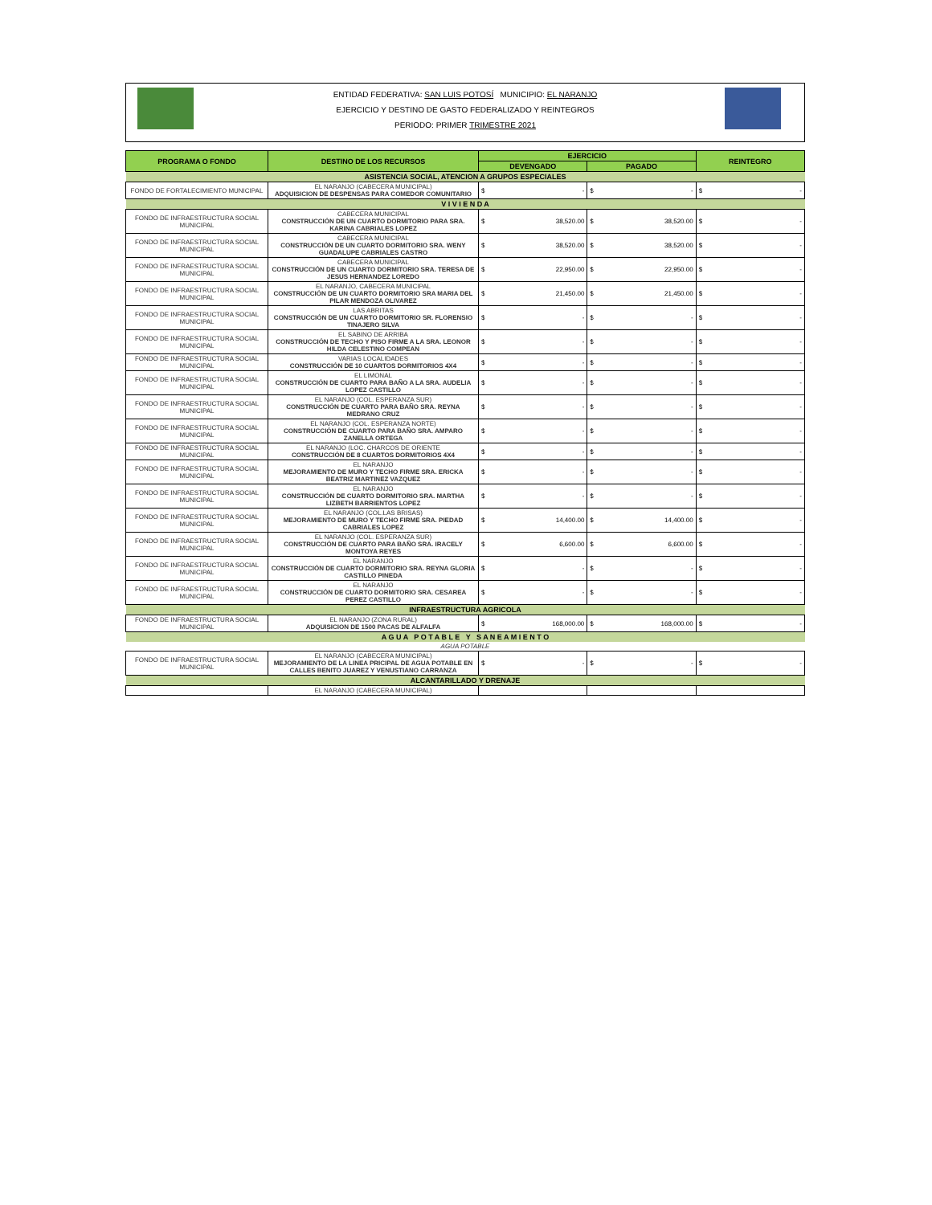ENTIDAD FEDERATIVA: SAN LUIS POTOSÍ MUNICIPIO: EL NARANJO
EJERCICIO Y DESTINO DE GASTO FEDERALIZADO Y REINTEGROS
PERIODO: PRIMER TRIMESTRE 2021
| PROGRAMA O FONDO | DESTINO DE LOS RECURSOS | EJERCICIO | | REINTEGRO |
| --- | --- | --- | --- | --- |
| | | DEVENGADO | PAGADO | |
| ASISTENCIA SOCIAL, ATENCION A GRUPOS ESPECIALES | | | | |
| FONDO DE FORTALECIMIENTO MUNICIPAL | EL NARANJO (CABECERA MUNICIPAL) ADQUISICION DE DESPENSAS PARA COMEDOR COMUNITARIO | $ - | $ - | $ - |
| V I V I E N D A | | | | |
| FONDO DE INFRAESTRUCTURA SOCIAL MUNICIPAL | CABECERA MUNICIPAL CONSTRUCCIÓN DE UN CUARTO DORMITORIO PARA SRA. KARINA CABRIALES LOPEZ | $ 38,520.00 | $ 38,520.00 | $ - |
| FONDO DE INFRAESTRUCTURA SOCIAL MUNICIPAL | CABECERA MUNICIPAL CONSTRUCCIÓN DE UN CUARTO DORMITORIO SRA. WENY GUADALUPE CABRIALES CASTRO | $ 38,520.00 | $ 38,520.00 | $ - |
| FONDO DE INFRAESTRUCTURA SOCIAL MUNICIPAL | CABECERA MUNICIPAL CONSTRUCCIÓN DE UN CUARTO DORMITORIO SRA. TERESA DE JESUS HERNANDEZ LOREDO | $ 22,950.00 | $ 22,950.00 | $ - |
| FONDO DE INFRAESTRUCTURA SOCIAL MUNICIPAL | EL NARANJO, CABECERA MUNICIPAL CONSTRUCCIÓN DE UN CUARTO DORMITORIO SRA MARIA DEL PILAR MENDOZA OLIVAREZ | $ 21,450.00 | $ 21,450.00 | $ - |
| FONDO DE INFRAESTRUCTURA SOCIAL MUNICIPAL | LAS ABRITAS CONSTRUCCIÓN DE UN CUARTO DORMITORIO SR. FLORENSIO TINAJERO SILVA | $ - | $ - | $ - |
| FONDO DE INFRAESTRUCTURA SOCIAL MUNICIPAL | EL SABINO DE ARRIBA CONSTRUCCIÓN DE TECHO Y PISO FIRME A LA SRA. LEONOR HILDA CELESTINO COMPEAN | $ - | $ - | $ - |
| FONDO DE INFRAESTRUCTURA SOCIAL MUNICIPAL | VARIAS LOCALIDADES CONSTRUCCIÓN DE 10 CUARTOS DORMITORIOS 4X4 | $ - | $ - | $ - |
| FONDO DE INFRAESTRUCTURA SOCIAL MUNICIPAL | EL LIMONAL CONSTRUCCIÓN DE CUARTO PARA BAÑO A LA SRA. AUDELIA LOPEZ CASTILLO | $ - | $ - | $ - |
| FONDO DE INFRAESTRUCTURA SOCIAL MUNICIPAL | EL NARANJO (COL. ESPERANZA SUR) CONSTRUCCIÓN DE CUARTO PARA BAÑO SRA. REYNA MEDRANO CRUZ | $ - | $ - | $ - |
| FONDO DE INFRAESTRUCTURA SOCIAL MUNICIPAL | EL NARANJO (COL. ESPERANZA NORTE) CONSTRUCCIÓN DE CUARTO PARA BAÑO SRA. AMPARO ZANELLA ORTEGA | $ - | $ - | $ - |
| FONDO DE INFRAESTRUCTURA SOCIAL MUNICIPAL | EL NARANJO (LOC. CHARCOS DE ORIENTE CONSTRUCCIÓN DE 8 CUARTOS DORMITORIOS 4X4 | $ - | $ - | $ - |
| FONDO DE INFRAESTRUCTURA SOCIAL MUNICIPAL | EL NARANJO MEJORAMIENTO DE MURO Y TECHO FIRME SRA. ERICKA BEATRIZ MARTINEZ VAZQUEZ | $ - | $ - | $ - |
| FONDO DE INFRAESTRUCTURA SOCIAL MUNICIPAL | EL NARANJO CONSTRUCCIÓN DE CUARTO DORMITORIO SRA. MARTHA LIZBETH BARRIENTOS LOPEZ | $ - | $ - | $ - |
| FONDO DE INFRAESTRUCTURA SOCIAL MUNICIPAL | EL NARANJO (COL.LAS BRISAS) MEJORAMIENTO DE MURO Y TECHO FIRME SRA. PIEDAD CABRIALES LOPEZ | $ 14,400.00 | $ 14,400.00 | $ - |
| FONDO DE INFRAESTRUCTURA SOCIAL MUNICIPAL | EL NARANJO (COL. ESPERANZA SUR) CONSTRUCCIÓN DE CUARTO PARA BAÑO SRA. IRACELY MONTOYA REYES | $ 6,600.00 | $ 6,600.00 | $ - |
| FONDO DE INFRAESTRUCTURA SOCIAL MUNICIPAL | EL NARANJO CONSTRUCCIÓN DE CUARTO DORMITORIO SRA. REYNA GLORIA CASTILLO PINEDA | $ - | $ - | $ - |
| FONDO DE INFRAESTRUCTURA SOCIAL MUNICIPAL | EL NARANJO CONSTRUCCIÓN DE CUARTO DORMITORIO SRA. CESAREA PEREZ CASTILLO | $ - | $ - | $ - |
| INFRAESTRUCTURA AGRICOLA | | | | |
| FONDO DE INFRAESTRUCTURA SOCIAL MUNICIPAL | EL NARANJO (ZONA RURAL) ADQUISICION DE 1500 PACAS DE ALFALFA | $ 168,000.00 | $ 168,000.00 | $ - |
| A G U A P O T A B L E Y S A N E A M I E N T O | | | | |
| AGUA POTABLE | | | | |
| FONDO DE INFRAESTRUCTURA SOCIAL MUNICIPAL | EL NARANJO (CABECERA MUNICIPAL) MEJORAMIENTO DE LA LINEA PRICIPAL DE AGUA POTABLE EN CALLES BENITO JUAREZ Y VENUSTIANO CARRANZA | $ - | $ - | $ - |
| ALCANTARILLADO Y DRENAJE | | | | |
| | EL NARANJO (CABECERA MUNICIPAL) | | | |